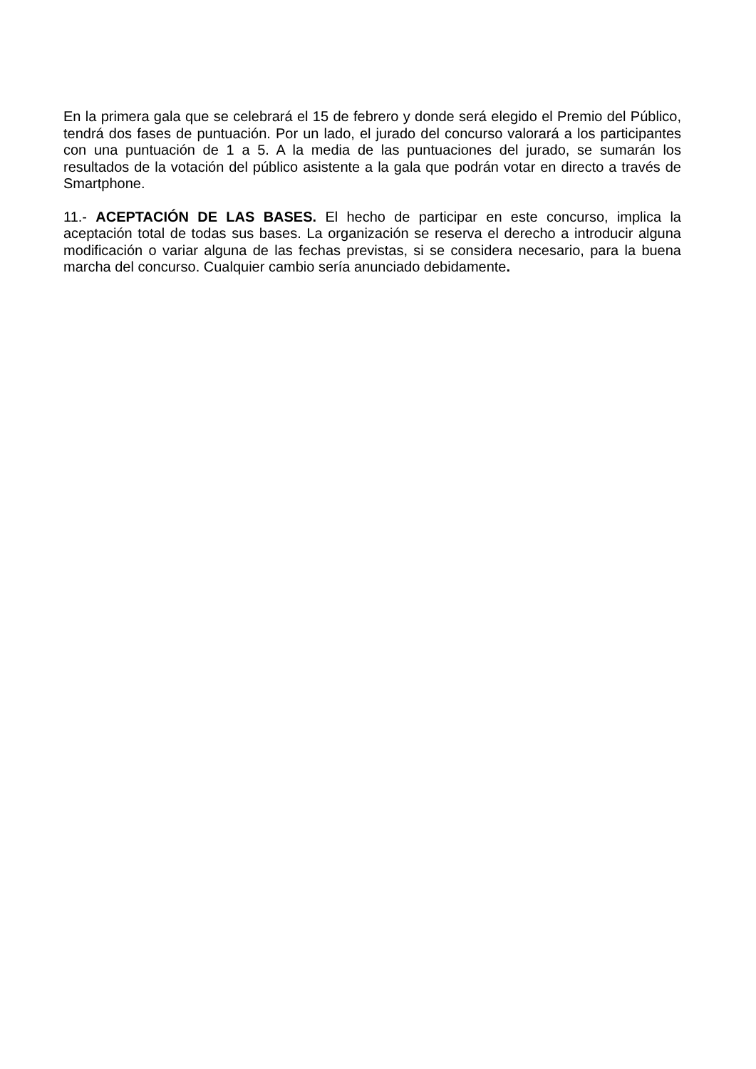En la primera gala que se celebrará el 15 de febrero y donde será elegido el Premio del Público, tendrá dos fases de puntuación. Por un lado, el jurado del concurso valorará a los participantes con una puntuación de 1 a 5. A la media de las puntuaciones del jurado, se sumarán los resultados de la votación del público asistente a la gala que podrán votar en directo a través de Smartphone.
11.- ACEPTACIÓN DE LAS BASES. El hecho de participar en este concurso, implica la aceptación total de todas sus bases. La organización se reserva el derecho a introducir alguna modificación o variar alguna de las fechas previstas, si se considera necesario, para la buena marcha del concurso. Cualquier cambio sería anunciado debidamente.